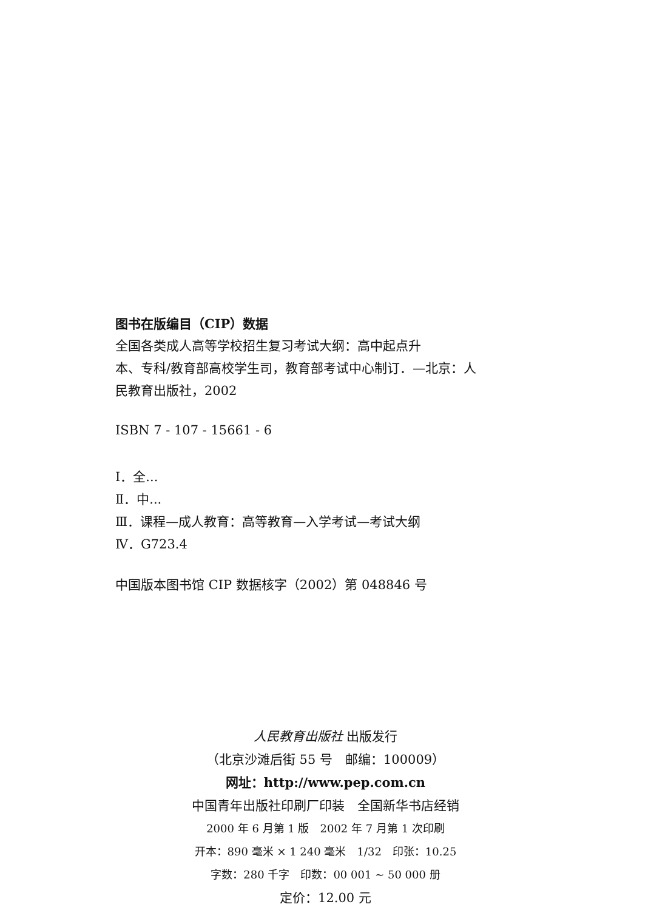图书在版编目（CIP）数据
全国各类成人高等学校招生复习考试大纲：高中起点升
本、专科/教育部高校学生司，教育部考试中心制订．—北京：人
民教育出版社，2002
ISBN 7 - 107 - 15661 - 6
Ⅰ．全...
Ⅱ．中...
Ⅲ．课程—成人教育：高等教育—入学考试—考试大纲
Ⅳ．G723.4
中国版本图书馆 CIP 数据核字（2002）第 048846 号
人民教育出版社 出版发行
（北京沙滩后街 55 号　邮编：100009）
网址：http://www.pep.com.cn
中国青年出版社印刷厂印装　全国新华书店经销
2000 年 6 月第 1 版　2002 年 7 月第 1 次印刷
开本：890 毫米 × 1 240 毫米　1/32　印张：10.25
字数：280 千字　印数：00 001 ~ 50 000 册
定价：12.00 元